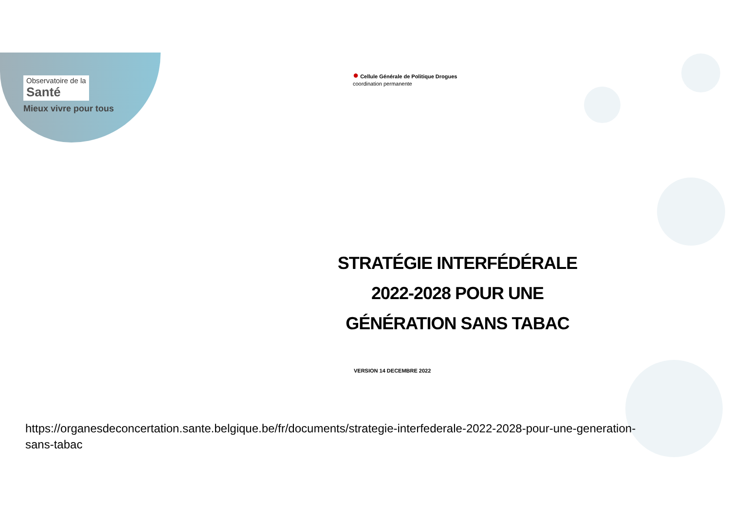Observatoire de la
Santé
Mieux vivre pour tous
● Cellule Générale de Politique Drogues
coordination permanente
STRATÉGIE INTERFÉDÉRALE
2022-2028 POUR UNE
GÉNÉRATION SANS TABAC
VERSION 14 DECEMBRE 2022
https://organesdeconcertation.sante.belgique.be/fr/documents/strategie-interfederale-2022-2028-pour-une-generation-
sans-tabac